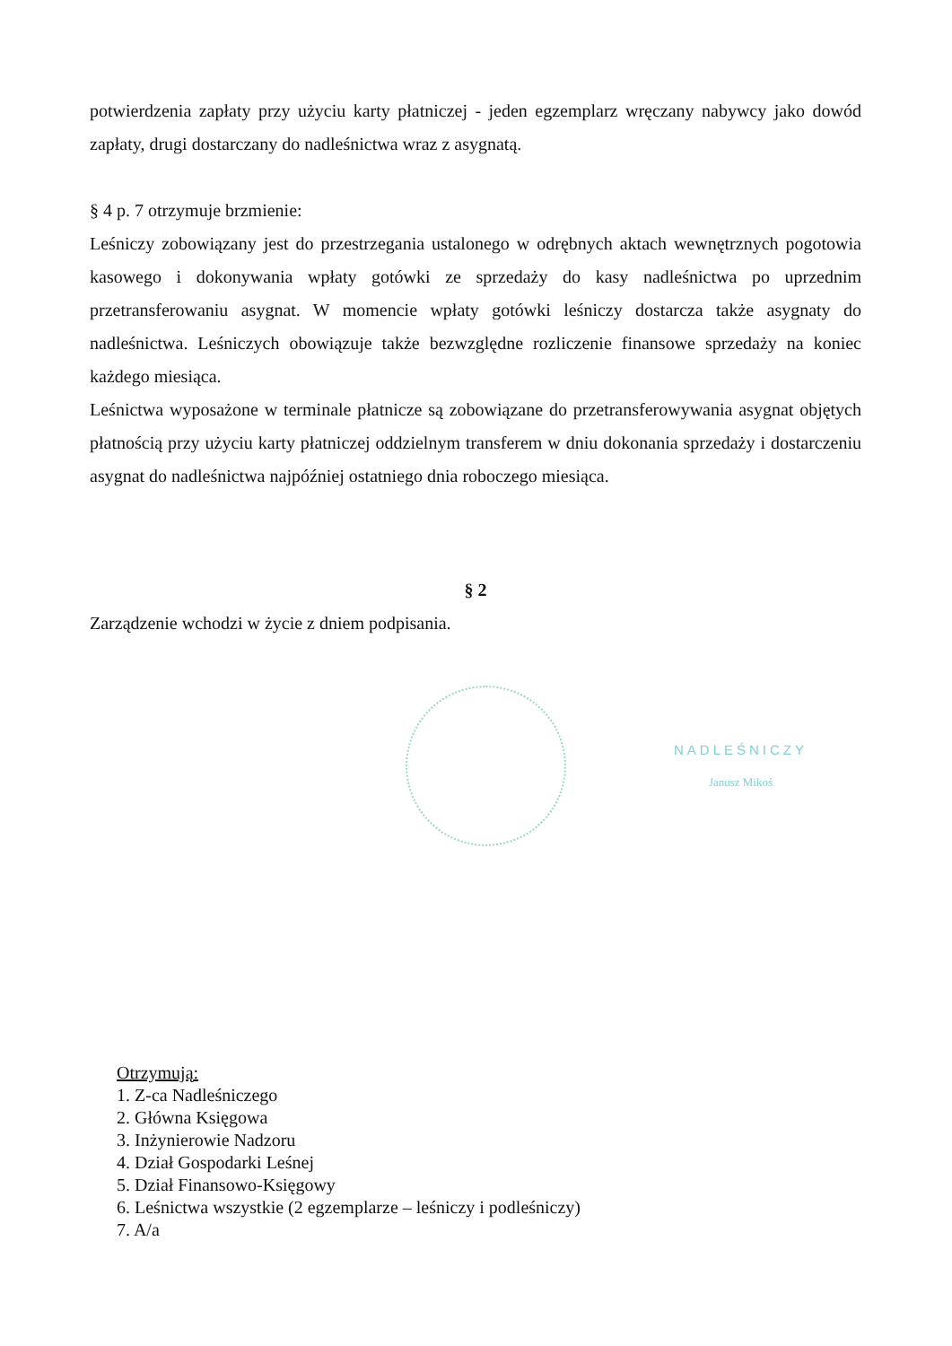potwierdzenia zapłaty przy użyciu karty płatniczej - jeden egzemplarz wręczany nabywcy jako dowód zapłaty, drugi dostarczany do nadleśnictwa wraz z asygnatą.
§ 4 p. 7 otrzymuje brzmienie:
Leśniczy zobowiązany jest do przestrzegania ustalonego w odrębnych aktach wewnętrznych pogotowia kasowego i dokonywania wpłaty gotówki ze sprzedaży do kasy nadleśnictwa po uprzednim przetransferowaniu asygnat. W momencie wpłaty gotówki leśniczy dostarcza także asygnaty do nadleśnictwa. Leśniczych obowiązuje także bezwzględne rozliczenie finansowe sprzedaży na koniec każdego miesiąca.
Leśnictwa wyposażone w terminale płatnicze są zobowiązane do przetransferowywania asygnat objętych płatnością przy użyciu karty płatniczej oddzielnym transferem w dniu dokonania sprzedaży i dostarczeniu asygnat do nadleśnictwa najpóźniej ostatniego dnia roboczego miesiąca.
§ 2
Zarządzenie wchodzi w życie z dniem podpisania.
NADLEŚNICZY
Janusz Mikoś
Otrzymują:
1. Z-ca Nadleśniczego
2. Główna Księgowa
3. Inżynierowie Nadzoru
4. Dział Gospodarki Leśnej
5. Dział Finansowo-Księgowy
6. Leśnictwa wszystkie (2 egzemplarze – leśniczy i podleśniczy)
7. A/a